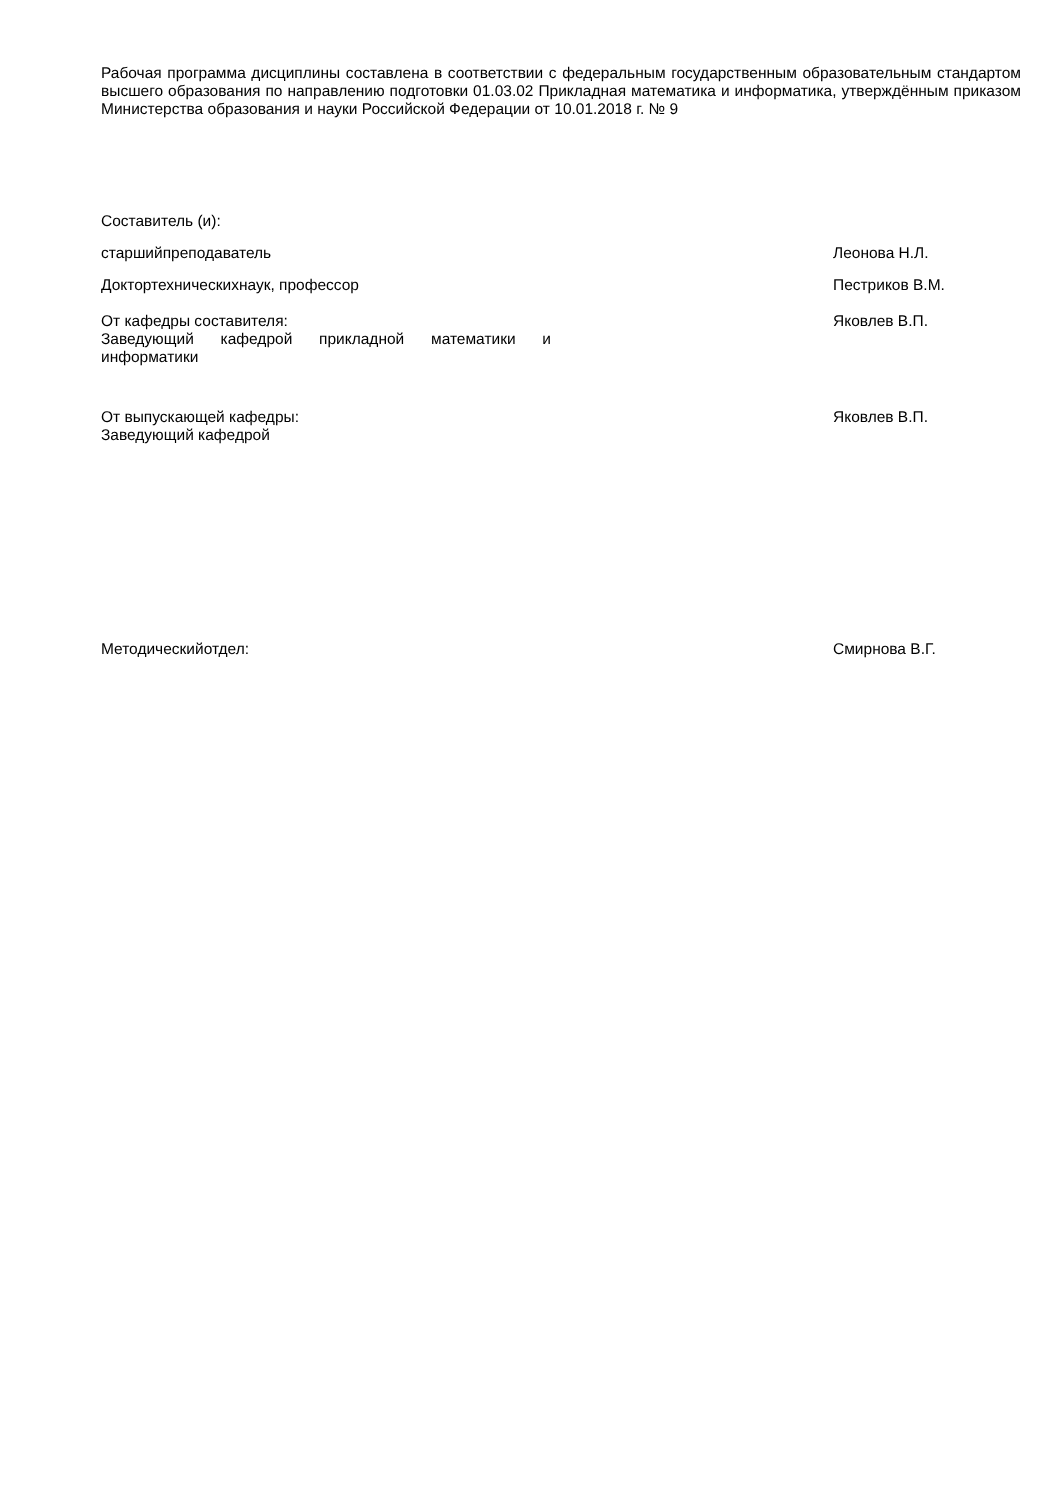Рабочая программа дисциплины составлена в соответствии с федеральным государственным образовательным стандартом высшего образования по направлению подготовки 01.03.02 Прикладная математика и информатика, утверждённым приказом Министерства образования и науки Российской Федерации от 10.01.2018 г. № 9
Составитель (и):
старшийпреподаватель Леонова Н.Л.
Доктортехническихнаук, профессор Пестриков В.М.
От кафедры составителя:
Заведующий кафедрой прикладной математики и информатики
Яковлев В.П.
От выпускающей кафедры:
Заведующий кафедрой
Яковлев В.П.
Методическийотдел: Смирнова В.Г.